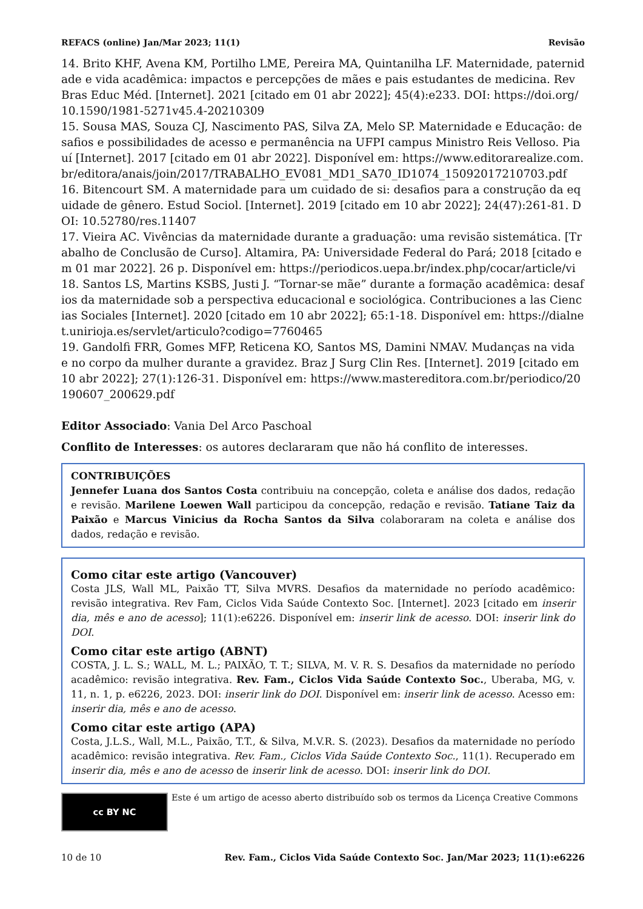REFACS (online) Jan/Mar 2023; 11(1) Revisão
14. Brito KHF, Avena KM, Portilho LME, Pereira MA, Quintanilha LF. Maternidade, paternidade e vida acadêmica: impactos e percepções de mães e pais estudantes de medicina. Rev Bras Educ Méd. [Internet]. 2021 [citado em 01 abr 2022]; 45(4):e233. DOI: https://doi.org/10.1590/1981-5271v45.4-20210309
15. Sousa MAS, Souza CJ, Nascimento PAS, Silva ZA, Melo SP. Maternidade e Educação: desafios e possibilidades de acesso e permanência na UFPI campus Ministro Reis Velloso. Piauí [Internet]. 2017 [citado em 01 abr 2022]. Disponível em: https://www.editorarealize.com.br/editora/anais/join/2017/TRABALHO_EV081_MD1_SA70_ID1074_15092017210703.pdf
16. Bitencourt SM. A maternidade para um cuidado de si: desafios para a construção da equidade de gênero. Estud Sociol. [Internet]. 2019 [citado em 10 abr 2022]; 24(47):261-81. DOI: 10.52780/res.11407
17. Vieira AC. Vivências da maternidade durante a graduação: uma revisão sistemática. [Trabalho de Conclusão de Curso]. Altamira, PA: Universidade Federal do Pará; 2018 [citado em 01 mar 2022]. 26 p. Disponível em: https://periodicos.uepa.br/index.php/cocar/article/vi
18. Santos LS, Martins KSBS, Justi J. “Tornar-se mãe” durante a formação acadêmica: desafios da maternidade sob a perspectiva educacional e sociológica. Contribuciones a las Ciencias Sociales [Internet]. 2020 [citado em 10 abr 2022]; 65:1-18. Disponível em: https://dialnet.unirioja.es/servlet/articulo?codigo=7760465
19. Gandolfi FRR, Gomes MFP, Reticena KO, Santos MS, Damini NMAV. Mudanças na vida e no corpo da mulher durante a gravidez. Braz J Surg Clin Res. [Internet]. 2019 [citado em 10 abr 2022]; 27(1):126-31. Disponível em: https://www.mastereditora.com.br/periodico/20190607_200629.pdf
Editor Associado: Vania Del Arco Paschoal
Conflito de Interesses: os autores declararam que não há conflito de interesses.
CONTRIBUIÇÕES
Jennefer Luana dos Santos Costa contribuiu na concepção, coleta e análise dos dados, redação e revisão. Marilene Loewen Wall participou da concepção, redação e revisão. Tatiane Taiz da Paixão e Marcus Vinicius da Rocha Santos da Silva colaboraram na coleta e análise dos dados, redação e revisão.
Como citar este artigo (Vancouver)
Costa JLS, Wall ML, Paixão TT, Silva MVRS. Desafios da maternidade no período acadêmico: revisão integrativa. Rev Fam, Ciclos Vida Saúde Contexto Soc. [Internet]. 2023 [citado em inserir dia, mês e ano de acesso]; 11(1):e6226. Disponível em: inserir link de acesso. DOI: inserir link do DOI.
Como citar este artigo (ABNT)
COSTA, J. L. S.; WALL, M. L.; PAIXÃO, T. T.; SILVA, M. V. R. S. Desafios da maternidade no período acadêmico: revisão integrativa. Rev. Fam., Ciclos Vida Saúde Contexto Soc., Uberaba, MG, v. 11, n. 1, p. e6226, 2023. DOI: inserir link do DOI. Disponível em: inserir link de acesso. Acesso em: inserir dia, mês e ano de acesso.
Como citar este artigo (APA)
Costa, J.L.S., Wall, M.L., Paixão, T.T., & Silva, M.V.R. S. (2023). Desafios da maternidade no período acadêmico: revisão integrativa. Rev. Fam., Ciclos Vida Saúde Contexto Soc., 11(1). Recuperado em inserir dia, mês e ano de acesso de inserir link de acesso. DOI: inserir link do DOI.
cc BY NC
Este é um artigo de acesso aberto distribuído sob os termos da Licença Creative Commons
10 de 10 Rev. Fam., Ciclos Vida Saúde Contexto Soc. Jan/Mar 2023; 11(1):e6226